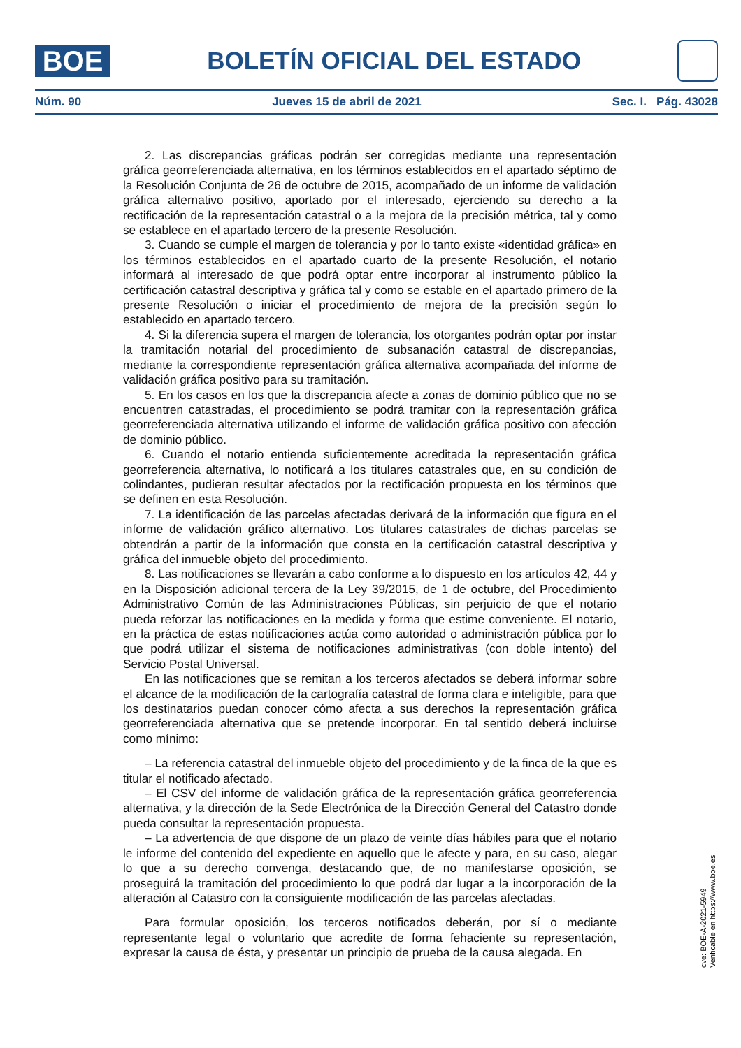BOE
BOLETÍN OFICIAL DEL ESTADO
Núm. 90 Jueves 15 de abril de 2021 Sec. I. Pág. 43028
2. Las discrepancias gráficas podrán ser corregidas mediante una representación gráfica georreferenciada alternativa, en los términos establecidos en el apartado séptimo de la Resolución Conjunta de 26 de octubre de 2015, acompañado de un informe de validación gráfica alternativo positivo, aportado por el interesado, ejerciendo su derecho a la rectificación de la representación catastral o a la mejora de la precisión métrica, tal y como se establece en el apartado tercero de la presente Resolución.
3. Cuando se cumple el margen de tolerancia y por lo tanto existe «identidad gráfica» en los términos establecidos en el apartado cuarto de la presente Resolución, el notario informará al interesado de que podrá optar entre incorporar al instrumento público la certificación catastral descriptiva y gráfica tal y como se estable en el apartado primero de la presente Resolución o iniciar el procedimiento de mejora de la precisión según lo establecido en apartado tercero.
4. Si la diferencia supera el margen de tolerancia, los otorgantes podrán optar por instar la tramitación notarial del procedimiento de subsanación catastral de discrepancias, mediante la correspondiente representación gráfica alternativa acompañada del informe de validación gráfica positivo para su tramitación.
5. En los casos en los que la discrepancia afecte a zonas de dominio público que no se encuentren catastradas, el procedimiento se podrá tramitar con la representación gráfica georreferenciada alternativa utilizando el informe de validación gráfica positivo con afección de dominio público.
6. Cuando el notario entienda suficientemente acreditada la representación gráfica georreferencia alternativa, lo notificará a los titulares catastrales que, en su condición de colindantes, pudieran resultar afectados por la rectificación propuesta en los términos que se definen en esta Resolución.
7. La identificación de las parcelas afectadas derivará de la información que figura en el informe de validación gráfico alternativo. Los titulares catastrales de dichas parcelas se obtendrán a partir de la información que consta en la certificación catastral descriptiva y gráfica del inmueble objeto del procedimiento.
8. Las notificaciones se llevarán a cabo conforme a lo dispuesto en los artículos 42, 44 y en la Disposición adicional tercera de la Ley 39/2015, de 1 de octubre, del Procedimiento Administrativo Común de las Administraciones Públicas, sin perjuicio de que el notario pueda reforzar las notificaciones en la medida y forma que estime conveniente. El notario, en la práctica de estas notificaciones actúa como autoridad o administración pública por lo que podrá utilizar el sistema de notificaciones administrativas (con doble intento) del Servicio Postal Universal.
En las notificaciones que se remitan a los terceros afectados se deberá informar sobre el alcance de la modificación de la cartografía catastral de forma clara e inteligible, para que los destinatarios puedan conocer cómo afecta a sus derechos la representación gráfica georreferenciada alternativa que se pretende incorporar. En tal sentido deberá incluirse como mínimo:
– La referencia catastral del inmueble objeto del procedimiento y de la finca de la que es titular el notificado afectado.
– El CSV del informe de validación gráfica de la representación gráfica georreferencia alternativa, y la dirección de la Sede Electrónica de la Dirección General del Catastro donde pueda consultar la representación propuesta.
– La advertencia de que dispone de un plazo de veinte días hábiles para que el notario le informe del contenido del expediente en aquello que le afecte y para, en su caso, alegar lo que a su derecho convenga, destacando que, de no manifestarse oposición, se proseguirá la tramitación del procedimiento lo que podrá dar lugar a la incorporación de la alteración al Catastro con la consiguiente modificación de las parcelas afectadas.
Para formular oposición, los terceros notificados deberán, por sí o mediante representante legal o voluntario que acredite de forma fehaciente su representación, expresar la causa de ésta, y presentar un principio de prueba de la causa alegada. En
cve: BOE-A-2021-5949
Verificable en https://www.boe.es